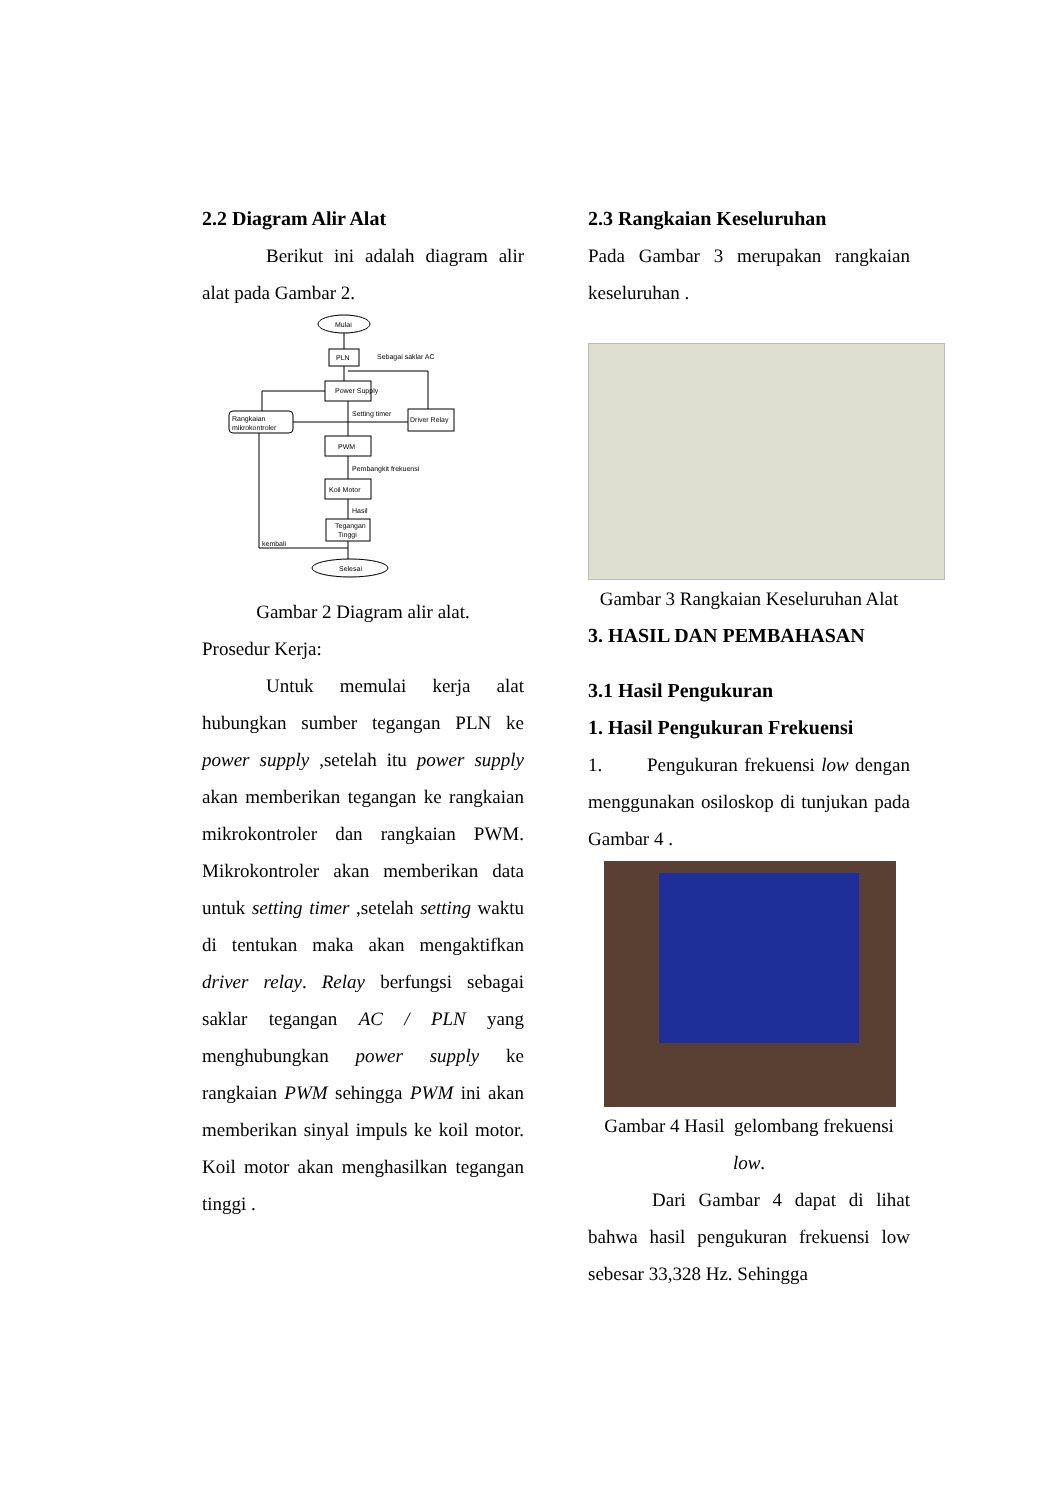2.2 Diagram Alir Alat
Berikut ini adalah diagram alir alat pada Gambar 2.
Mulai
PLN
Sebagai saklar AC
Power Supply
Rangkaian
mikrokontroler
Driver Relay
Setting timer
PWM
Pembangkit frekuensi
Koil Motor
Hasil
Tegangan
Tinggi
kembali
Selesai
Gambar 2 Diagram alir alat.
Prosedur Kerja:
Untuk memulai kerja alat hubungkan sumber tegangan PLN ke power supply ,setelah itu power supply akan memberikan tegangan ke rangkaian mikrokontroler dan rangkaian PWM. Mikrokontroler akan memberikan data untuk setting timer ,setelah setting waktu di tentukan maka akan mengaktifkan driver relay. Relay berfungsi sebagai saklar tegangan AC / PLN yang menghubungkan power supply ke rangkaian PWM sehingga PWM ini akan memberikan sinyal impuls ke koil motor. Koil motor akan menghasilkan tegangan tinggi .
2.3 Rangkaian Keseluruhan
Pada Gambar 3 merupakan rangkaian keseluruhan .
Gambar 3 Rangkaian Keseluruhan Alat
3. HASIL DAN PEMBAHASAN
3.1 Hasil Pengukuran
1. Hasil Pengukuran Frekuensi
1. Pengukuran frekuensi low dengan menggunakan osiloskop di tunjukan pada Gambar 4 .
Gambar 4 Hasil gelombang frekuensi low.
Dari Gambar 4 dapat di lihat bahwa hasil pengukuran frekuensi low sebesar 33,328 Hz. Sehingga